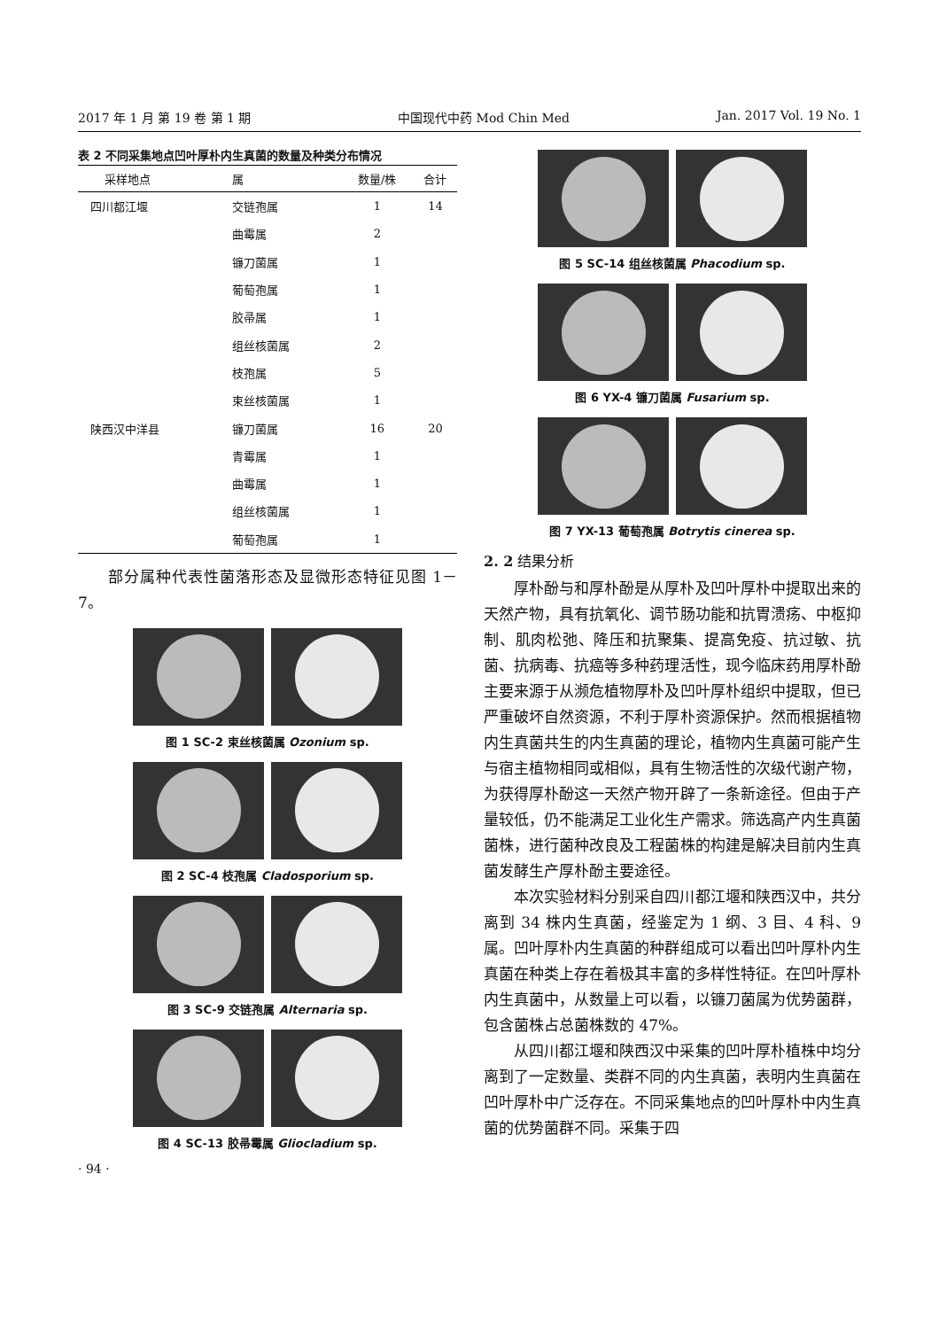2017 年 1 月 第 19 卷 第 1 期 中国现代中药 Mod Chin Med Jan. 2017 Vol. 19 No. 1
表 2 不同采集地点凹叶厚朴内生真菌的数量及种类分布情况
| 采样地点 | 属 | 数量/株 | 合计 |
| --- | --- | --- | --- |
| 四川都江堰 | 交链孢属 | 1 | 14 |
| | 曲霉属 | 2 | |
| | 镰刀菌属 | 1 | |
| | 葡萄孢属 | 1 | |
| | 胶帚属 | 1 | |
| | 组丝核菌属 | 2 | |
| | 枝孢属 | 5 | |
| | 束丝核菌属 | 1 | |
| 陕西汉中洋县 | 镰刀菌属 | 16 | 20 |
| | 青霉属 | 1 | |
| | 曲霉属 | 1 | |
| | 组丝核菌属 | 1 | |
| | 葡萄孢属 | 1 | |
部分属种代表性菌落形态及显微形态特征见图 1－7。
图 1 SC-2 束丝核菌属 Ozonium sp.
图 2 SC-4 枝孢属 Cladosporium sp.
图 3 SC-9 交链孢属 Alternaria sp.
图 4 SC-13 胶帚霉属 Gliocladium sp.
· 94 ·
图 5 SC-14 组丝核菌属 Phacodium sp.
图 6 YX-4 镰刀菌属 Fusarium sp.
图 7 YX-13 葡萄孢属 Botrytis cinerea sp.
2. 2 结果分析
厚朴酚与和厚朴酚是从厚朴及凹叶厚朴中提取出来的天然产物，具有抗氧化、调节肠功能和抗胃溃疡、中枢抑制、肌肉松弛、降压和抗聚集、提高免疫、抗过敏、抗菌、抗病毒、抗癌等多种药理活性，现今临床药用厚朴酚主要来源于从濒危植物厚朴及凹叶厚朴组织中提取，但已严重破坏自然资源，不利于厚朴资源保护。然而根据植物内生真菌共生的内生真菌的理论，植物内生真菌可能产生与宿主植物相同或相似，具有生物活性的次级代谢产物，为获得厚朴酚这一天然产物开辟了一条新途径。但由于产量较低，仍不能满足工业化生产需求。筛选高产内生真菌菌株，进行菌种改良及工程菌株的构建是解决目前内生真菌发酵生产厚朴酚主要途径。
本次实验材料分别采自四川都江堰和陕西汉中，共分离到 34 株内生真菌，经鉴定为 1 纲、3 目、4 科、9 属。凹叶厚朴内生真菌的种群组成可以看出凹叶厚朴内生真菌在种类上存在着极其丰富的多样性特征。在凹叶厚朴内生真菌中，从数量上可以看，以镰刀菌属为优势菌群，包含菌株占总菌株数的 47%。
从四川都江堰和陕西汉中采集的凹叶厚朴植株中均分离到了一定数量、类群不同的内生真菌，表明内生真菌在凹叶厚朴中广泛存在。不同采集地点的凹叶厚朴中内生真菌的优势菌群不同。采集于四